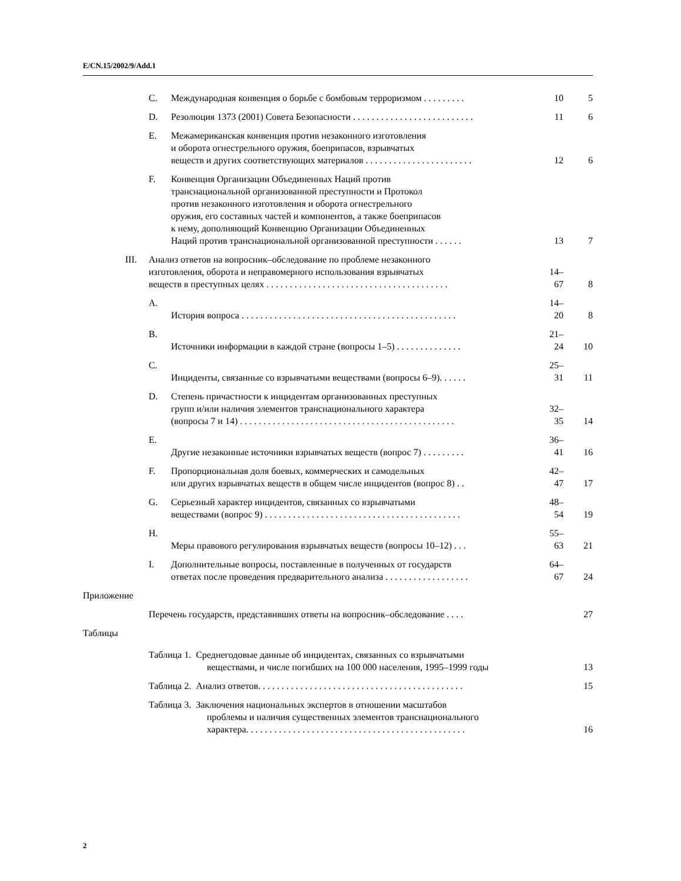E/CN.15/2002/9/Add.1
| | C. | Международная конвенция о борьбе с бомбовым терроризмом . . . . . . . . . | 10 | 5 |
| | D. | Резолюция 1373 (2001) Совета Безопасности . . . . . . . . . . . . . . . . . . . . . . . . . . | 11 | 6 |
| | E. | Межамериканская конвенция против незаконного изготовления и оборота огнестрельного оружия, боеприпасов, взрывчатых веществ и других соответствующих материалов . . . . . . . . . . . . . . . . . . . . . . . | 12 | 6 |
| | F. | Конвенция Организации Объединенных Наций против транснациональной организованной преступности и Протокол против незаконного изготовления и оборота огнестрельного оружия, его составных частей и компонентов, а также боеприпасов к нему, дополняющий Конвенцию Организации Объединенных Наций против транснациональной организованной преступности . . . . . . | 13 | 7 |
| III. | Анализ ответов на вопросник–обследование по проблеме незаконного изготовления, оборота и неправомерного использования взрывчатых веществ в преступных целях . . . . . . . . . . . . . . . . . . . . . . . . . . . . . . . . . . . . . . . | | 14–67 | 8 |
| | A. | История вопроса . . . . . . . . . . . . . . . . . . . . . . . . . . . . . . . . . . . . . . . . . . . . . . | 14–20 | 8 |
| | B. | Источники информации в каждой стране (вопросы 1–5) . . . . . . . . . . . . . . | 21–24 | 10 |
| | C. | Инциденты, связанные со взрывчатыми веществами (вопросы 6–9). . . . . . | 25–31 | 11 |
| | D. | Степень причастности к инцидентам организованных преступных групп и/или наличия элементов транснационального характера (вопросы 7 и 14) . . . . . . . . . . . . . . . . . . . . . . . . . . . . . . . . . . . . . . . . . . . . . . | 32–35 | 14 |
| | E. | Другие незаконные источники взрывчатых веществ (вопрос 7) . . . . . . . . . | 36–41 | 16 |
| | F. | Пропорциональная доля боевых, коммерческих и самодельных или других взрывчатых веществ в общем числе инцидентов (вопрос 8) . . | 42–47 | 17 |
| | G. | Серьезный характер инцидентов, связанных со взрывчатыми веществами (вопрос 9) . . . . . . . . . . . . . . . . . . . . . . . . . . . . . . . . . . . . . . . . . . | 48–54 | 19 |
| | H. | Меры правового регулирования взрывчатых веществ (вопросы 10–12) . . . | 55–63 | 21 |
| | I. | Дополнительные вопросы, поставленные в полученных от государств ответах после проведения предварительного анализа . . . . . . . . . . . . . . . . . . | 64–67 | 24 |
| Приложение | | | | |
| | Перечень государств, представивших ответы на вопросник–обследование . . . . | | | 27 |
| Таблицы | | | | |
| | Таблица 1. Среднегодовые данные об инцидентах, связанных со взрывчатыми веществами, и числе погибших на 100 000 населения, 1995–1999 годы | | | 13 |
| | Таблица 2. Анализ ответов. . . . . . . . . . . . . . . . . . . . . . . . . . . . . . . . . . . . . . . . . . . . | | | 15 |
| | Таблица 3. Заключения национальных экспертов в отношении масштабов проблемы и наличия существенных элементов транснационального характера. . . . . . . . . . . . . . . . . . . . . . . . . . . . . . . . . . . . . . . . . . . . . . . | | | 16 |
2